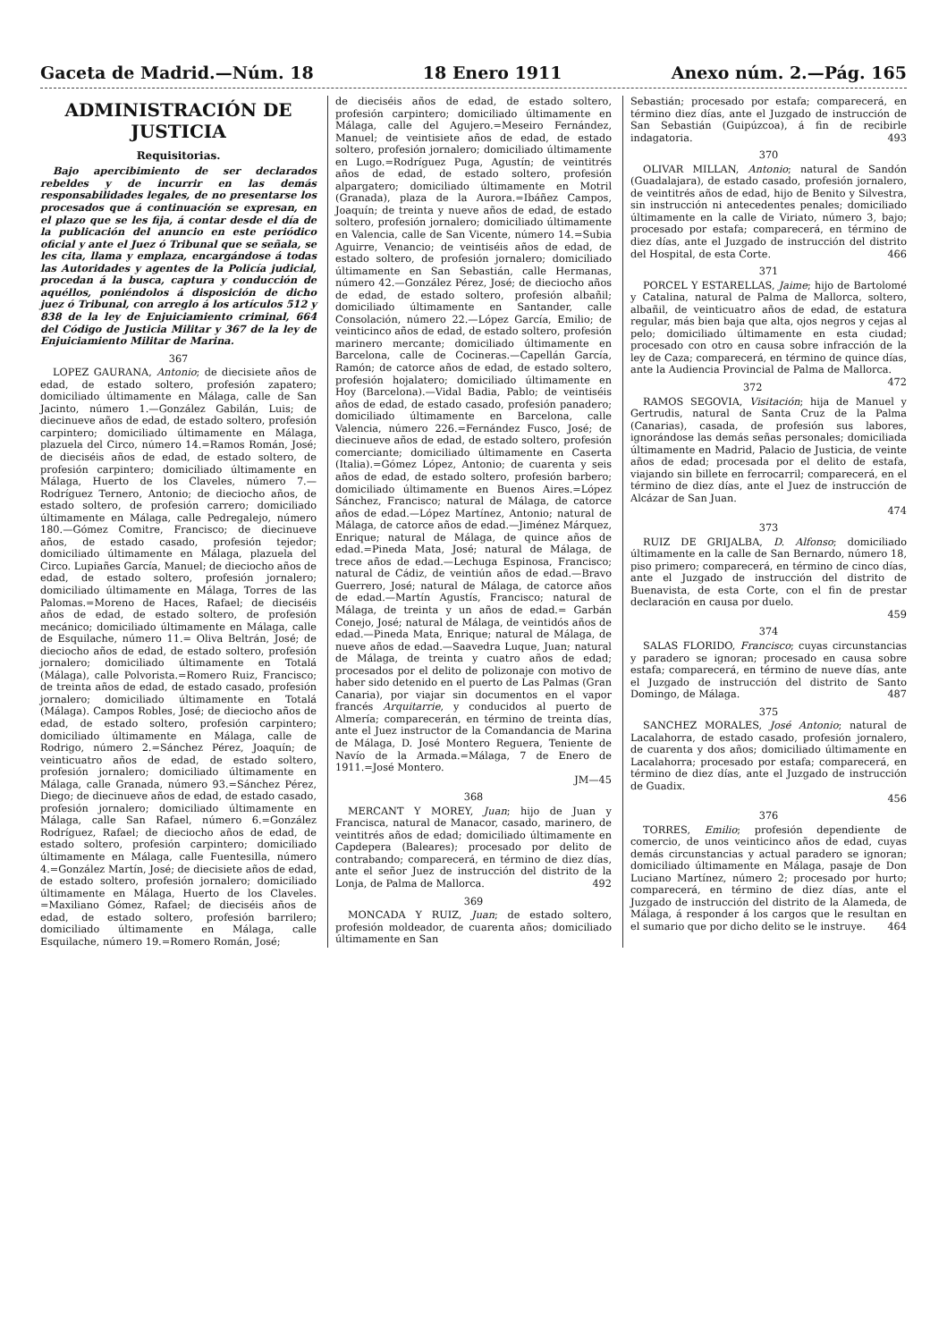Gaceta de Madrid.—Núm. 18 18 Enero 1911 Anexo núm. 2.—Pág. 165
ADMINISTRACIÓN DE JUSTICIA
Requisitorias.
Bajo apercibimiento de ser declarados rebeldes y de incurrir en las demás responsabilidades legales, de no presentarse los procesados que á continuación se expresan, en el plazo que se les fija, á contar desde el día de la publicación del anuncio en este periódico oficial y ante el Juez ó Tribunal que se señala, se les cita, llama y emplaza, encargándose á todas las Autoridades y agentes de la Policía judicial, procedan á la busca, captura y conducción de aquéllos, poniéndolos á disposición de dicho juez ó Tribunal, con arreglo á los artículos 512 y 838 de la ley de Enjuiciamiento criminal, 664 del Código de Justicia Militar y 367 de la ley de Enjuiciamiento Militar de Marina.
367
LOPEZ GAURANA, Antonio; de diecisiete años de edad, de estado soltero, profesión zapatero; domiciliado últimamente en Málaga, calle de San Jacinto, número 1.—González Gabilán, Luis; de diecinueve años de edad, de estado soltero, profesión carpintero; domiciliado últimamente en Málaga, plazuela del Circo, número 14.=Ramos Román, José; de dieciséis años de edad, de estado soltero, de profesión carpintero; domiciliado últimamente en Málaga, Huerto de los Claveles, número 7.—Rodríguez Ternero, Antonio; de dieciocho años, de estado soltero, de profesión carrero; domiciliado últimamente en Málaga, calle Pedregalejo, número 180.—Gómez Comitre, Francisco; de diecinueve años, de estado casado, profesión tejedor; domiciliado últimamente en Málaga, plazuela del Circo. Lupiañes García, Manuel; de dieciocho años de edad, de estado soltero, profesión jornalero; domiciliado últimamente en Málaga, Torres de las Palomas.=Moreno de Haces, Rafael; de dieciséis años de edad, de estado soltero, de profesión mecánico; domiciliado últimamente en Málaga, calle de Esquilache, número 11.= Oliva Beltrán, José; de dieciocho años de edad, de estado soltero, profesión jornalero; domiciliado últimamente en Totalá (Málaga), calle Polvorista.=Romero Ruiz, Francisco; de treinta años de edad, de estado casado, profesión jornalero; domiciliado últimamente en Totalá (Málaga). Campos Robles, José; de dieciocho años de edad, de estado soltero, profesión carpintero; domiciliado últimamente en Málaga, calle de Rodrigo, número 2.=Sánchez Pérez, Joaquín; de veinticuatro años de edad, de estado soltero, profesión jornalero; domiciliado últimamente en Málaga, calle Granada, número 93.=Sánchez Pérez, Diego; de diecinueve años de edad, de estado casado, profesión jornalero; domiciliado últimamente en Málaga, calle San Rafael, número 6.=González Rodríguez, Rafael; de dieciocho años de edad, de estado soltero, profesión carpintero; domiciliado últimamente en Málaga, calle Fuentesilla, número 4.=González Martín, José; de diecisiete años de edad, de estado soltero, profesión jornalero; domiciliado últimamente en Málaga, Huerto de los Claveles. =Maxiliano Gómez, Rafael; de dieciséis años de edad, de estado soltero, profesión barrilero; domiciliado últimamente en Málaga, calle Esquilache, número 19.=Romero Román, José;
de dieciséis años de edad, de estado soltero, profesión carpintero; domiciliado últimamente en Málaga, calle del Agujero.=Meseiro Fernández, Manuel; de veintisiete años de edad, de estado soltero, profesión jornalero; domiciliado últimamente en Lugo.=Rodríguez Puga, Agustín; de veintitrés años de edad, de estado soltero, profesión alpargatero; domiciliado últimamente en Motril (Granada), plaza de la Aurora.=Ibáñez Campos, Joaquín; de treinta y nueve años de edad, de estado soltero, profesión jornalero; domiciliado últimamente en Valencia, calle de San Vicente, número 14.=Subia Aguirre, Venancio; de veintiséis años de edad, de estado soltero, de profesión jornalero; domiciliado últimamente en San Sebastián, calle Hermanas, número 42.—González Pérez, José; de dieciocho años de edad, de estado soltero, profesión albañil; domiciliado últimamente en Santander, calle Consolación, número 22.—López García, Emilio; de veinticinco años de edad, de estado soltero, profesión marinero mercante; domiciliado últimamente en Barcelona, calle de Cocineras.—Capellán García, Ramón; de catorce años de edad, de estado soltero, profesión hojalatero; domiciliado últimamente en Hoy (Barcelona).—Vidal Badia, Pablo; de veintiséis años de edad, de estado casado, profesión panadero; domiciliado últimamente en Barcelona, calle Valencia, número 226.=Fernández Fusco, José; de diecinueve años de edad, de estado soltero, profesión comerciante; domiciliado últimamente en Caserta (Italia).=Gómez López, Antonio; de cuarenta y seis años de edad, de estado soltero, profesión barbero; domiciliado últimamente en Buenos Aires.=López Sánchez, Francisco; natural de Málaga, de catorce años de edad.—López Martínez, Antonio; natural de Málaga, de catorce años de edad.—Jiménez Márquez, Enrique; natural de Málaga, de quince años de edad.=Pineda Mata, José; natural de Málaga, de trece años de edad.—Lechuga Espinosa, Francisco; natural de Cádiz, de veintiún años de edad.—Bravo Guerrero, José; natural de Málaga, de catorce años de edad.—Martín Agustís, Francisco; natural de Málaga, de treinta y un años de edad.= Garbán Conejo, José; natural de Málaga, de veintidós años de edad.—Pineda Mata, Enrique; natural de Málaga, de nueve años de edad.—Saavedra Luque, Juan; natural de Málaga, de treinta y cuatro años de edad; procesados por el delito de polizonaje con motivo de haber sido detenido en el puerto de Las Palmas (Gran Canaria), por viajar sin documentos en el vapor francés Arquitarrie, y conducidos al puerto de Almería; comparecerán, en término de treinta días, ante el Juez instructor de la Comandancia de Marina de Málaga, D. José Montero Reguera, Teniente de Navío de la Armada.=Málaga, 7 de Enero de 1911.=José Montero.
JM—45
368
MERCANT Y MOREY, Juan; hijo de Juan y Francisca, natural de Manacor, casado, marinero, de veintitrés años de edad; domiciliado últimamente en Capdepera (Baleares); procesado por delito de contrabando; comparecerá, en término de diez días, ante el señor Juez de instrucción del distrito de la Lonja, de Palma de Mallorca. 492
369
MONCADA Y RUIZ, Juan; de estado soltero, profesión moldeador, de cuarenta años; domiciliado últimamente en San
Sebastián; procesado por estafa; comparecerá, en término diez días, ante el Juzgado de instrucción de San Sebastián (Guipúzcoa), á fin de recibirle indagatoria. 493
370
OLIVAR MILLAN, Antonio; natural de Sandón (Guadalajara), de estado casado, profesión jornalero, de veintitrés años de edad, hijo de Benito y Silvestra, sin instrucción ni antecedentes penales; domiciliado últimamente en la calle de Viriato, número 3, bajo; procesado por estafa; comparecerá, en término de diez días, ante el Juzgado de instrucción del distrito del Hospital, de esta Corte. 466
371
PORCEL Y ESTARELLAS, Jaime; hijo de Bartolomé y Catalina, natural de Palma de Mallorca, soltero, albañil, de veinticuatro años de edad, de estatura regular, más bien baja que alta, ojos negros y cejas al pelo; domiciliado últimamente en esta ciudad; procesado con otro en causa sobre infracción de la ley de Caza; comparecerá, en término de quince días, ante la Audiencia Provincial de Palma de Mallorca. 472
372
RAMOS SEGOVIA, Visitación; hija de Manuel y Gertrudis, natural de Santa Cruz de la Palma (Canarias), casada, de profesión sus labores, ignorándose las demás señas personales; domiciliada últimamente en Madrid, Palacio de Justicia, de veinte años de edad; procesada por el delito de estafa, viajando sin billete en ferrocarril; comparecerá, en el término de diez días, ante el Juez de instrucción de Alcázar de San Juan.
474
373
RUIZ DE GRIJALBA, D. Alfonso; domiciliado últimamente en la calle de San Bernardo, número 18, piso primero; comparecerá, en término de cinco días, ante el Juzgado de instrucción del distrito de Buenavista, de esta Corte, con el fin de prestar declaración en causa por duelo.
459
374
SALAS FLORIDO, Francisco; cuyas circunstancias y paradero se ignoran; procesado en causa sobre estafa; comparecerá, en término de nueve días, ante el Juzgado de instrucción del distrito de Santo Domingo, de Málaga. 487
375
SANCHEZ MORALES, José Antonio; natural de Lacalahorra, de estado casado, profesión jornalero, de cuarenta y dos años; domiciliado últimamente en Lacalahorra; procesado por estafa; comparecerá, en término de diez días, ante el Juzgado de instrucción de Guadix.
456
376
TORRES, Emilio; profesión dependiente de comercio, de unos veinticinco años de edad, cuyas demás circunstancias y actual paradero se ignoran; domiciliado últimamente en Málaga, pasaje de Don Luciano Martínez, número 2; procesado por hurto; comparecerá, en término de diez días, ante el Juzgado de instrucción del distrito de la Alameda, de Málaga, á responder á los cargos que le resultan en el sumario que por dicho delito se le instruye. 464